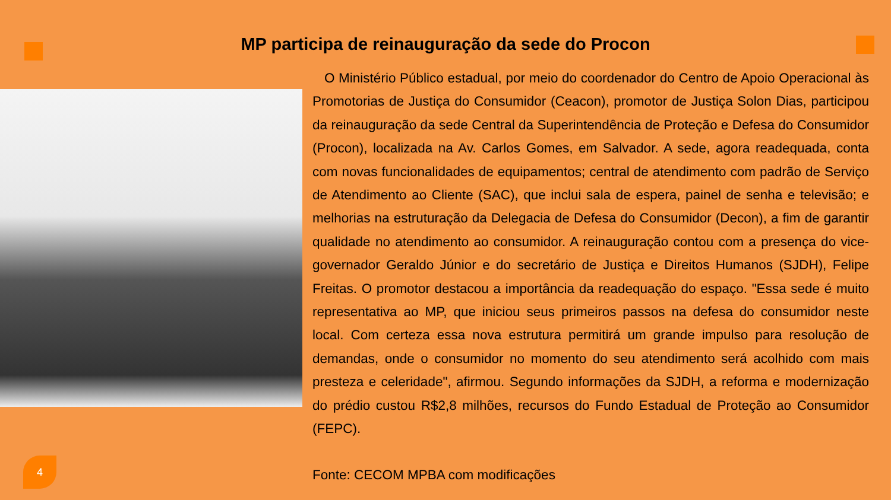MP participa de reinauguração da sede do Procon
O Ministério Público estadual, por meio do coordenador do Centro de Apoio Operacional às Promotorias de Justiça do Consumidor (Ceacon), promotor de Justiça Solon Dias, participou da reinauguração da sede Central da Superintendência de Proteção e Defesa do Consumidor (Procon), localizada na Av. Carlos Gomes, em Salvador. A sede, agora readequada, conta com novas funcionalidades de equipamentos; central de atendimento com padrão de Serviço de Atendimento ao Cliente (SAC), que inclui sala de espera, painel de senha e televisão; e melhorias na estruturação da Delegacia de Defesa do Consumidor (Decon), a fim de garantir qualidade no atendimento ao consumidor. A reinauguração contou com a presença do vice-governador Geraldo Júnior e do secretário de Justiça e Direitos Humanos (SJDH), Felipe Freitas. O promotor destacou a importância da readequação do espaço. "Essa sede é muito representativa ao MP, que iniciou seus primeiros passos na defesa do consumidor neste local. Com certeza essa nova estrutura permitirá um grande impulso para resolução de demandas, onde o consumidor no momento do seu atendimento será acolhido com mais presteza e celeridade", afirmou. Segundo informações da SJDH, a reforma e modernização do prédio custou R$2,8 milhões, recursos do Fundo Estadual de Proteção ao Consumidor (FEPC).
Fonte: CECOM MPBA com modificações
4